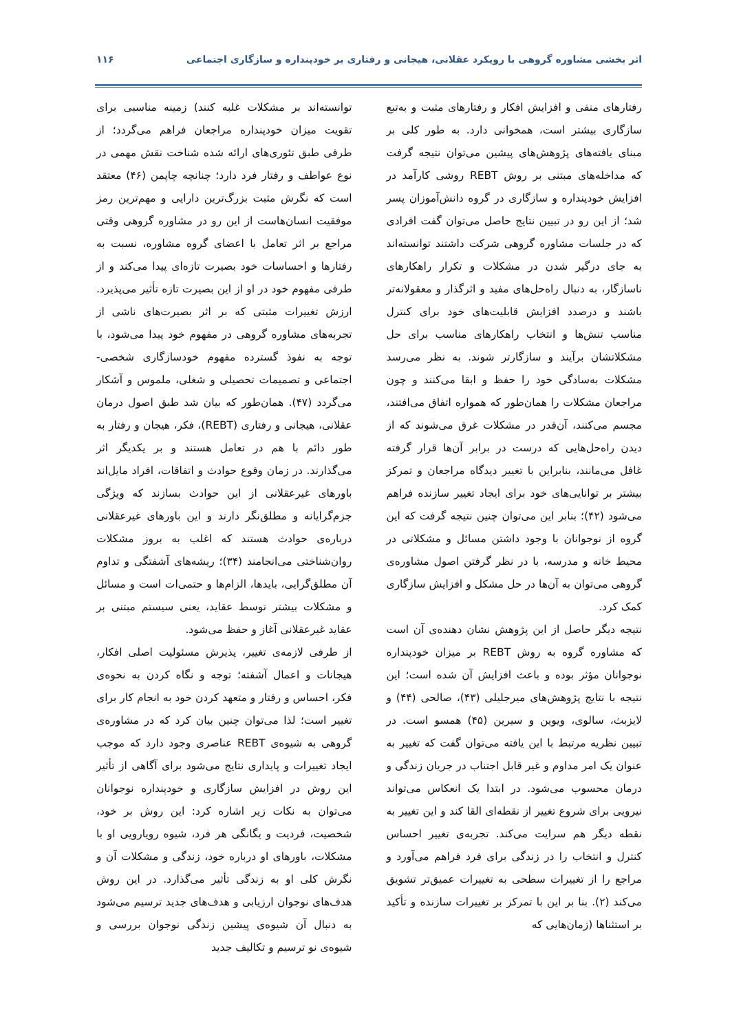اثر بخشی مشاوره گروهی با رویکرد عقلانی، هیجانی و رفتاری بر خودپنداره و سازگاری اجتماعی ۱۱۶
رفتارهای منفی و افزایش افکار و رفتارهای مثبت و به‌تبع سازگاری بیشتر است، همخوانی دارد. به طور کلی بر مبنای یافته‌های پژوهش‌های پیشین می‌توان نتیجه گرفت که مداخله‌های مبتنی بر روش REBT روشی کارآمد در افزایش خودپنداره و سازگاری در گروه دانش‌آموزان پسر شد؛ از این رو در تبیین نتایج حاصل می‌توان گفت افرادی که در جلسات مشاوره گروهی شرکت داشتند توانسته‌اند به جای درگیر شدن در مشکلات و تکرار راهکارهای ناسازگار، به دنبال راه‌حل‌های مفید و اثرگذار و معقولانه‌تر باشند و درصدد افزایش قابلیت‌های خود برای کنترل مناسب تنش‌ها و انتخاب راهکارهای مناسب برای حل مشکلاتشان برآیند و سازگارتر شوند. به نظر می‌رسد مشکلات به‌سادگی خود را حفظ و ابقا می‌کنند و چون مراجعان مشکلات را همان‌طور که همواره اتفاق می‌افتند، مجسم می‌کنند، آن‌قدر در مشکلات غرق می‌شوند که از دیدن راه‌حل‌هایی که درست در برابر آن‌ها قرار گرفته غافل می‌مانند، بنابراین با تغییر دیدگاه مراجعان و تمرکز بیشتر بر توانایی‌های خود برای ایجاد تغییر سازنده فراهم می‌شود (۴۲)؛ بنابر این می‌توان چنین نتیجه گرفت که این گروه از نوجوانان با وجود داشتن مسائل و مشکلاتی در محیط خانه و مدرسه، با در نظر گرفتن اصول مشاوره‌ی گروهی می‌توان به آن‌ها در حل مشکل و افزایش سازگاری کمک کرد.
نتیجه دیگر حاصل از این پژوهش نشان دهنده‌ی آن است که مشاوره گروه به روش REBT بر میزان خودپنداره نوجوانان مؤثر بوده و باعث افزایش آن شده است؛ این نتیجه با نتایج پژوهش‌های میرجلیلی (۴۳)، صالحی (۴۴) و لایزبث، سالوی، ویوین و سیرین (۴۵) همسو است. در تبیین نظریه مرتبط با این یافته می‌توان گفت که تغییر به عنوان یک امر مداوم و غیر قابل اجتناب در جریان زندگی و درمان محسوب می‌شود. در ابتدا یک انعکاس می‌تواند نیرویی برای شروع تغییر از نقطه‌ای القا کند و این تغییر به نقطه دیگر هم سرایت می‌کند. تجربه‌ی تغییر احساس کنترل و انتخاب را در زندگی برای فرد فراهم می‌آورد و مراجع را از تغییرات سطحی به تغییرات عمیق‌تر تشویق می‌کند (۲). بنا بر این با تمرکز بر تغییرات سازنده و تأکید بر استثناها (زمان‌هایی که
توانسته‌اند بر مشکلات غلبه کنند) زمینه مناسبی برای تقویت میزان خودپنداره مراجعان فراهم می‌گردد؛ از طرفی طبق تئوری‌های ارائه شده شناخت نقش مهمی در نوع عواطف و رفتار فرد دارد؛ چنانچه چاپمن (۴۶) معتقد است که نگرش مثبت بزرگ‌ترین دارایی و مهم‌ترین رمز موفقیت انسان‌هاست از این رو در مشاوره گروهی وقتی مراجع بر اثر تعامل با اعضای گروه مشاوره، نسبت به رفتارها و احساسات خود بصیرت تازه‌ای پیدا می‌کند و از طرفی مفهوم خود در او از این بصیرت تازه تأثیر می‌پذیرد. ارزش تغییرات مثبتی که بر اثر بصیرت‌های ناشی از تجربه‌های مشاوره گروهی در مفهوم خود پیدا می‌شود، با توجه به نفوذ گسترده مفهوم خودسازگاری شخصی-اجتماعی و تصمیمات تحصیلی و شغلی، ملموس و آشکار می‌گردد (۴۷). همان‌طور که بیان شد طبق اصول درمان عقلانی، هیجانی و رفتاری (REBT)، فکر، هیجان و رفتار به طور دائم با هم در تعامل هستند و بر یکدیگر اثر می‌گذارند. در زمان وقوع حوادث و اتفاقات، افراد مایل‌اند باورهای غیرعقلانی از این حوادث بسازند که ویژگی جزم‌گرایانه و مطلق‌نگر دارند و این باورهای غیرعقلانی درباره‌ی حوادث هستند که اغلب به بروز مشکلات روان‌شناختی می‌انجامند (۳۴)؛ ریشه‌های آشفتگی و تداوم آن مطلق‌گرایی، بایدها، الزام‌ها و حتمی‌ات است و مسائل و مشکلات بیشتر توسط عقاید، یعنی سیستم مبتنی بر عقاید غیرعقلانی آغاز و حفظ می‌شود.
از طرفی لازمه‌ی تغییر، پذیرش مسئولیت اصلی افکار، هیجانات و اعمال آشفته؛ توجه و نگاه کردن به نحوه‌ی فکر، احساس و رفتار و متعهد کردن خود به انجام کار برای تغییر است؛ لذا می‌توان چنین بیان کرد که در مشاوره‌ی گروهی به شیوه‌ی REBT عناصری وجود دارد که موجب ایجاد تغییرات و پایداری نتایج می‌شود برای آگاهی از تأثیر این روش در افزایش سازگاری و خودپنداره نوجوانان می‌توان به نکات زیر اشاره کرد: این روش بر خود، شخصیت، فردیت و یگانگی هر فرد، شیوه رویارویی او با مشکلات، باورهای او درباره خود، زندگی و مشکلات آن و نگرش کلی او به زندگی تأثیر می‌گذارد. در این روش هدف‌های نوجوان ارزیابی و هدف‌های جدید ترسیم می‌شود به دنبال آن شیوه‌ی پیشین زندگی نوجوان بررسی و شیوه‌ی نو ترسیم و تکالیف جدید